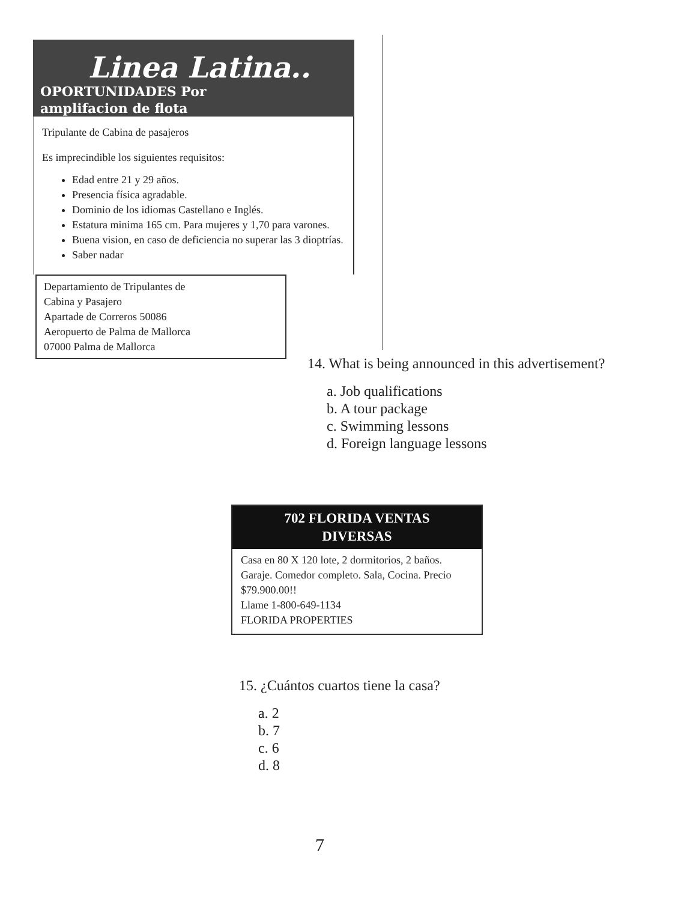Linea Latina..
OPORTUNIDADES Por
amplifacion de flota
Tripulante de Cabina de pasajeros
Es imprecindible los siguientes requisitos:
Edad entre 21 y 29 años.
Presencia física agradable.
Dominio de los idiomas Castellano e Inglés.
Estatura minima 165 cm. Para mujeres y 1,70 para varones.
Buena vision, en caso de deficiencia no superar las 3 dioptrías.
Saber nadar
Departamiento de Tripulantes de
Cabina y Pasajero
Apartade de Correros 50086
Aeropuerto de Palma de Mallorca
07000 Palma de Mallorca
14. What is being announced in this advertisement?
a. Job qualifications
b. A tour package
c. Swimming lessons
d. Foreign language lessons
702 FLORIDA VENTAS
DIVERSAS
Casa en 80 X 120 lote, 2 dormitorios, 2 baños. Garaje. Comedor completo. Sala, Cocina. Precio $79.900.00!!
Llame 1-800-649-1134
FLORIDA PROPERTIES
15. ¿Cuántos cuartos tiene la casa?
a. 2
b. 7
c. 6
d. 8
7